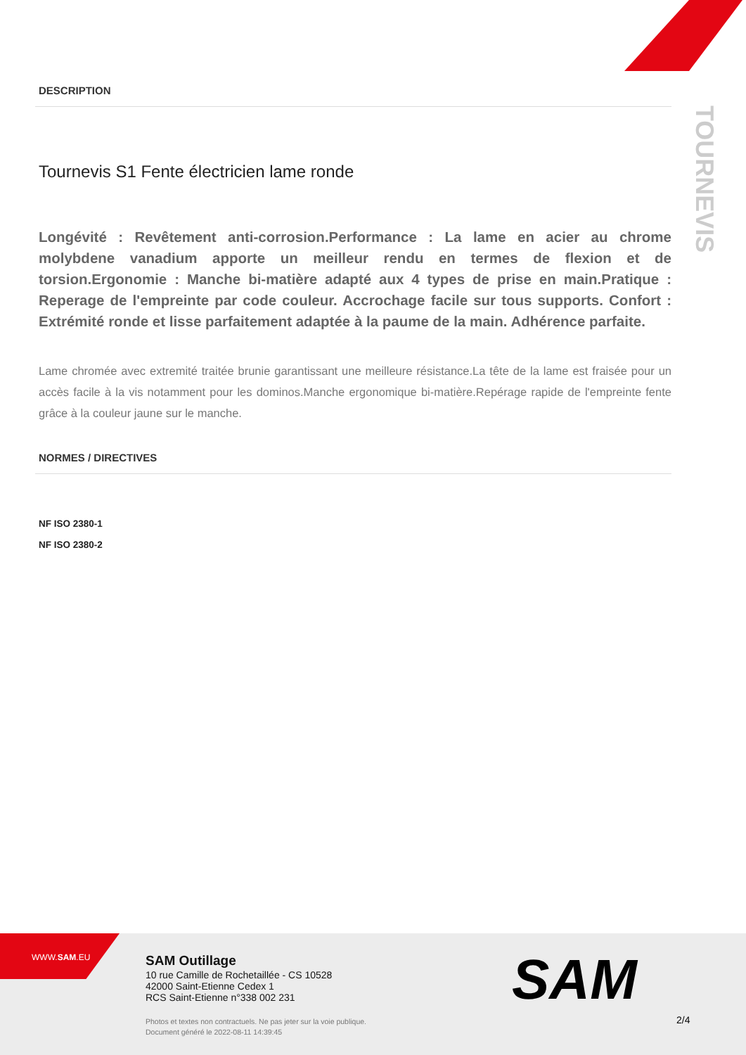TOURNEVIS
DESCRIPTION
Tournevis S1 Fente électricien lame ronde
Longévité : Revêtement anti-corrosion.Performance : La lame en acier au chrome molybdene vanadium apporte un meilleur rendu en termes de flexion et de torsion.Ergonomie : Manche bi-matière adapté aux 4 types de prise en main.Pratique : Reperage de l'empreinte par code couleur. Accrochage facile sur tous supports. Confort : Extrémité ronde et lisse parfaitement adaptée à la paume de la main. Adhérence parfaite.
Lame chromée avec extremité traitée brunie garantissant une meilleure résistance.La tête de la lame est fraisée pour un accès facile à la vis notamment pour les dominos.Manche ergonomique bi-matière.Repérage rapide de l'empreinte fente grâce à la couleur jaune sur le manche.
NORMES / DIRECTIVES
NF ISO 2380-1
NF ISO 2380-2
WWW.SAM.EU
SAM Outillage
10 rue Camille de Rochetaillée - CS 10528
42000 Saint-Etienne Cedex 1
RCS Saint-Etienne n°338 002 231
Photos et textes non contractuels. Ne pas jeter sur la voie publique.
Document généré le 2022-08-11 14:39:45
SAM
2/4